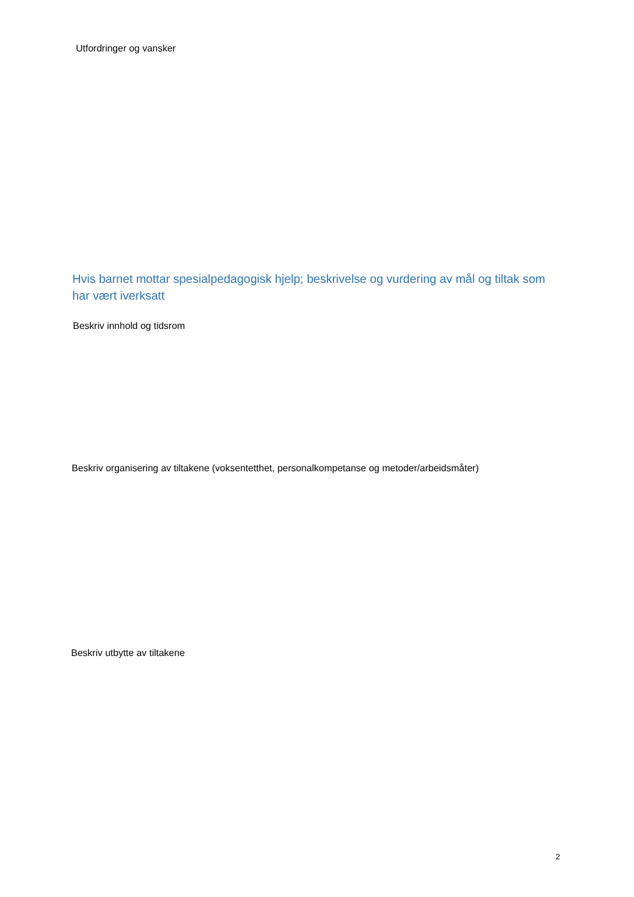Utfordringer og vansker
Hvis barnet mottar spesialpedagogisk hjelp; beskrivelse og vurdering av mål og tiltak som har vært iverksatt
Beskriv innhold og tidsrom
Beskriv organisering av tiltakene (voksentetthet, personalkompetanse og metoder/arbeidsmåter)
Beskriv utbytte av tiltakene
2